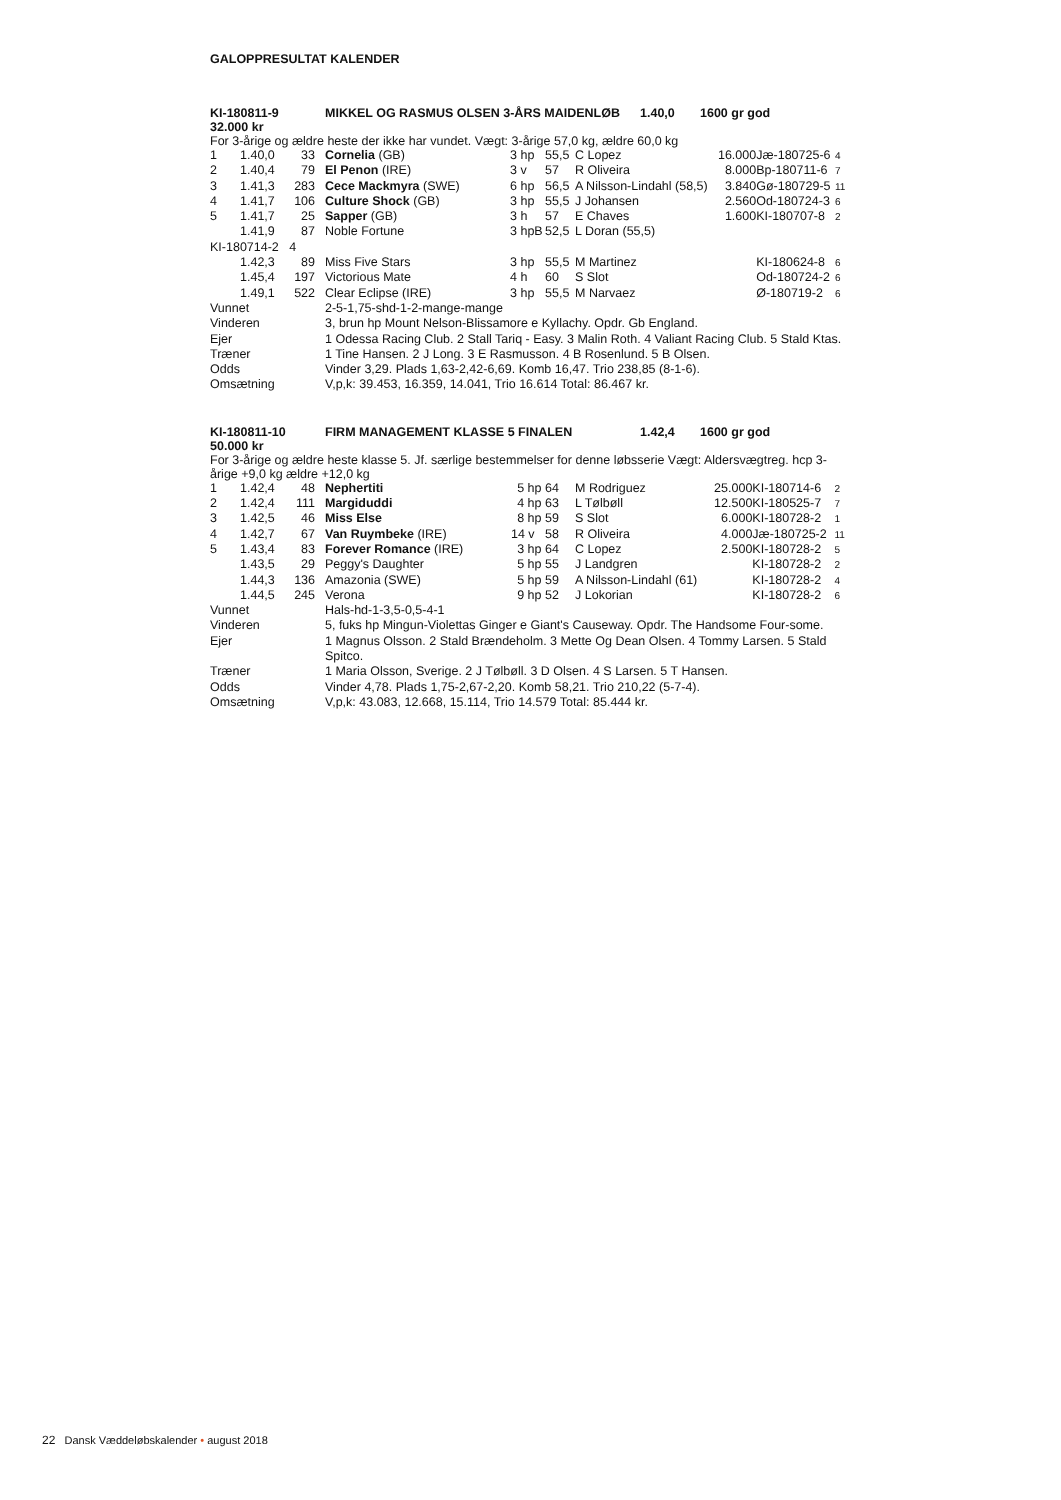GALOPPRESULTAT KALENDER
KI-180811-9 MIKKEL OG RASMUS OLSEN 3-ÅRS MAIDENLØB 1.40,0 1600 gr god
32.000 kr
For 3-årige og ældre heste der ikke har vundet. Vægt: 3-årige 57,0 kg, ældre 60,0 kg
| 1 | 1.40,0 | 33 | | Cornelia (GB) | 3 hp | 55,5 | C Lopez | 16.000 | Jæ-180725-6 | 4 |
| 2 | 1.40,4 | 79 | | El Penon (IRE) | 3 v | 57 | R Oliveira | 8.000 | Bp-180711-6 | 7 |
| 3 | 1.41,3 | 283 | | Cece Mackmyra (SWE) | 6 hp | 56,5 | A Nilsson-Lindahl (58,5) | 3.840 | Gø-180729-5 | 11 |
| 4 | 1.41,7 | 106 | | Culture Shock (GB) | 3 hp | 55,5 | J Johansen | 2.560 | Od-180724-3 | 6 |
| 5 | 1.41,7 | 25 | | Sapper (GB) | 3 h | 57 | E Chaves | 1.600 | KI-180707-8 | 2 |
| | 1.41,9 | 87 | | Noble Fortune | 3 hpB | 52,5 | L Doran (55,5) | | | |
| KI-180714-2 4 | | | | | | | | | | |
| | 1.42,3 | 89 | | Miss Five Stars | 3 hp | 55,5 | M Martinez | | KI-180624-8 | 6 |
| | 1.45,4 | 197 | | Victorious Mate | 4 h | 60 | S Slot | | Od-180724-2 | 6 |
| | 1.49,1 | 522 | | Clear Eclipse (IRE) | 3 hp | 55,5 | M Narvaez | | Ø-180719-2 | 6 |
| Vunnet | 2-5-1,75-shd-1-2-mange-mange |
| Vinderen | 3, brun hp Mount Nelson-Blissamore e Kyllachy. Opdr. Gb England. |
| Ejer | 1 Odessa Racing Club. 2 Stall Tariq - Easy. 3 Malin Roth. 4 Valiant Racing Club. 5 Stald Ktas. |
| Træner | 1 Tine Hansen. 2 J Long. 3 E Rasmusson. 4 B Rosenlund. 5 B Olsen. |
| Odds | Vinder 3,29. Plads 1,63-2,42-6,69. Komb 16,47. Trio 238,85 (8-1-6). |
| Omsætning | V,p,k: 39.453, 16.359, 14.041, Trio 16.614 Total: 86.467 kr. |
KI-180811-10 FIRM MANAGEMENT KLASSE 5 FINALEN 1.42,4 1600 gr god
50.000 kr
For 3-årige og ældre heste klasse 5. Jf. særlige bestemmelser for denne løbsserie Vægt: Aldersvægtreg. hcp 3-årige +9,0 kg ældre +12,0 kg
| 1 | 1.42,4 | 48 | | Nephertiti | 5 hp | 64 | M Rodriguez | 25.000 | KI-180714-6 | 2 |
| 2 | 1.42,4 | 111 | | Margiduddi | 4 hp | 63 | L Tølbøll | 12.500 | KI-180525-7 | 7 |
| 3 | 1.42,5 | 46 | | Miss Else | 8 hp | 59 | S Slot | 6.000 | KI-180728-2 | 1 |
| 4 | 1.42,7 | 67 | | Van Ruymbeke (IRE) | 14 v | 58 | R Oliveira | 4.000 | Jæ-180725-2 | 11 |
| 5 | 1.43,4 | 83 | | Forever Romance (IRE) | 3 hp | 64 | C Lopez | 2.500 | KI-180728-2 | 5 |
| | 1.43,5 | 29 | | Peggy's Daughter | 5 hp | 55 | J Landgren | | KI-180728-2 | 2 |
| | 1.44,3 | 136 | | Amazonia (SWE) | 5 hp | 59 | A Nilsson-Lindahl (61) | | KI-180728-2 | 4 |
| | 1.44,5 | 245 | | Verona | 9 hp | 52 | J Lokorian | | KI-180728-2 | 6 |
| Vunnet | Hals-hd-1-3,5-0,5-4-1 |
| Vinderen | 5, fuks hp Mingun-Violettas Ginger e Giant's Causeway. Opdr. The Handsome Four-some. |
| Ejer | 1 Magnus Olsson. 2 Stald Brændeholm. 3 Mette Og Dean Olsen. 4 Tommy Larsen. 5 Stald Spitco. |
| Træner | 1 Maria Olsson, Sverige. 2 J Tølbøll. 3 D Olsen. 4 S Larsen. 5 T Hansen. |
| Odds | Vinder 4,78. Plads 1,75-2,67-2,20. Komb 58,21. Trio 210,22 (5-7-4). |
| Omsætning | V,p,k: 43.083, 12.668, 15.114, Trio 14.579 Total: 85.444 kr. |
22 Dansk Væddeløbskalender • august 2018